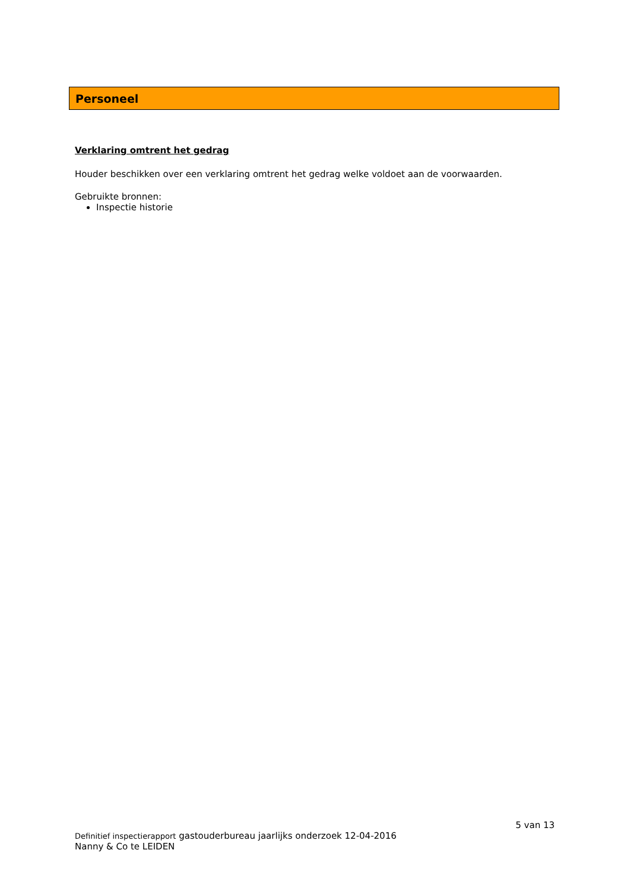Personeel
Verklaring omtrent het gedrag
Houder beschikken over een verklaring omtrent het gedrag welke voldoet aan de voorwaarden.
Gebruikte bronnen:
Inspectie historie
5 van 13
Definitief inspectierapport gastouderbureau jaarlijks onderzoek 12-04-2016
Nanny & Co te LEIDEN